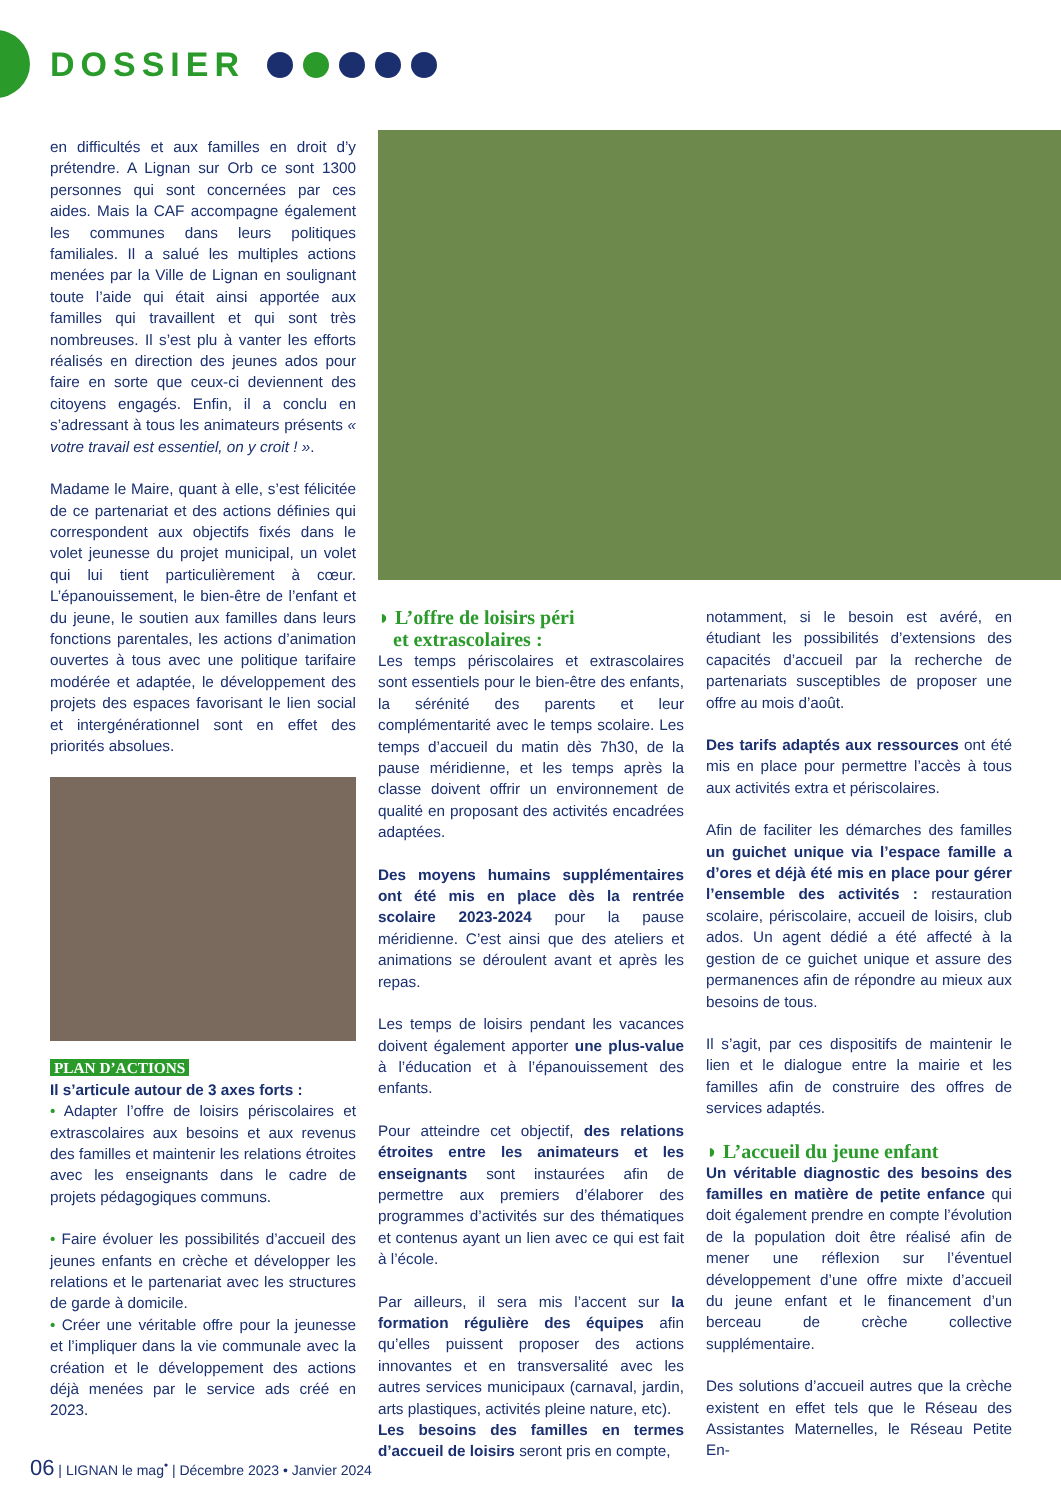DOSSIER
en difficultés et aux familles en droit d’y prétendre. A Lignan sur Orb ce sont 1300 personnes qui sont concernées par ces aides. Mais la CAF accompagne également les communes dans leurs politiques familiales. Il a salué les multiples actions menées par la Ville de Lignan en soulignant toute l’aide qui était ainsi apportée aux familles qui travaillent et qui sont très nombreuses. Il s’est plu à vanter les efforts réalisés en direction des jeunes ados pour faire en sorte que ceux-ci deviennent des citoyens engagés. Enfin, il a conclu en s’adressant à tous les animateurs présents « votre travail est essentiel, on y croit ! ».
Madame le Maire, quant à elle, s’est félicitée de ce partenariat et des actions définies qui correspondent aux objectifs fixés dans le volet jeunesse du projet municipal, un volet qui lui tient particulièrement à cœur. L’épanouissement, le bien-être de l’enfant et du jeune, le soutien aux familles dans leurs fonctions parentales, les actions d’animation ouvertes à tous avec une politique tarifaire modérée et adaptée, le développement des projets des espaces favorisant le lien social et intergénérationnel sont en effet des priorités absolues.
PLAN D’ACTIONS
Il s’articule autour de 3 axes forts :
• Adapter l’offre de loisirs périscolaires et extrascolaires aux besoins et aux revenus des familles et maintenir les relations étroites avec les enseignants dans le cadre de projets pédagogiques communs.
• Faire évoluer les possibilités d’accueil des jeunes enfants en crèche et développer les relations et le partenariat avec les structures de garde à domicile.
• Créer une véritable offre pour la jeunesse et l’impliquer dans la vie communale avec la création et le développement des actions déjà menées par le service ads créé en 2023.
◗ L’offre de loisirs péri
et extrascolaires :
Les temps périscolaires et extrascolaires sont essentiels pour le bien-être des enfants, la sérénité des parents et leur complémentarité avec le temps scolaire. Les temps d’accueil du matin dès 7h30, de la pause méridienne, et les temps après la classe doivent offrir un environnement de qualité en proposant des activités encadrées adaptées.
Des moyens humains supplémentaires ont été mis en place dès la rentrée scolaire 2023-2024 pour la pause méridienne. C’est ainsi que des ateliers et animations se déroulent avant et après les repas.
Les temps de loisirs pendant les vacances doivent également apporter une plus-value à l’éducation et à l’épanouissement des enfants.
Pour atteindre cet objectif, des relations étroites entre les animateurs et les enseignants sont instaurées afin de permettre aux premiers d’élaborer des programmes d’activités sur des thématiques et contenus ayant un lien avec ce qui est fait à l’école.
Par ailleurs, il sera mis l’accent sur la formation régulière des équipes afin qu’elles puissent proposer des actions innovantes et en transversalité avec les autres services municipaux (carnaval, jardin, arts plastiques, activités pleine nature, etc).
Les besoins des familles en termes d’accueil de loisirs seront pris en compte,
notamment, si le besoin est avéré, en étudiant les possibilités d’extensions des capacités d’accueil par la recherche de partenariats susceptibles de proposer une offre au mois d’août.
Des tarifs adaptés aux ressources ont été mis en place pour permettre l’accès à tous aux activités extra et périscolaires.
Afin de faciliter les démarches des familles un guichet unique via l’espace famille a d’ores et déjà été mis en place pour gérer l’ensemble des activités : restauration scolaire, périscolaire, accueil de loisirs, club ados. Un agent dédié a été affecté à la gestion de ce guichet unique et assure des permanences afin de répondre au mieux aux besoins de tous.
Il s’agit, par ces dispositifs de maintenir le lien et le dialogue entre la mairie et les familles afin de construire des offres de services adaptés.
◗ L’accueil du jeune enfant
Un véritable diagnostic des besoins des familles en matière de petite enfance qui doit également prendre en compte l’évolution de la population doit être réalisé afin de mener une réflexion sur l’éventuel développement d’une offre mixte d’accueil du jeune enfant et le financement d’un berceau de crèche collective supplémentaire.
Des solutions d’accueil autres que la crèche existent en effet tels que le Réseau des Assistantes Maternelles, le Réseau Petite En-
06 | LIGNAN le mag<sup>•</sup> | Décembre 2023 • Janvier 2024